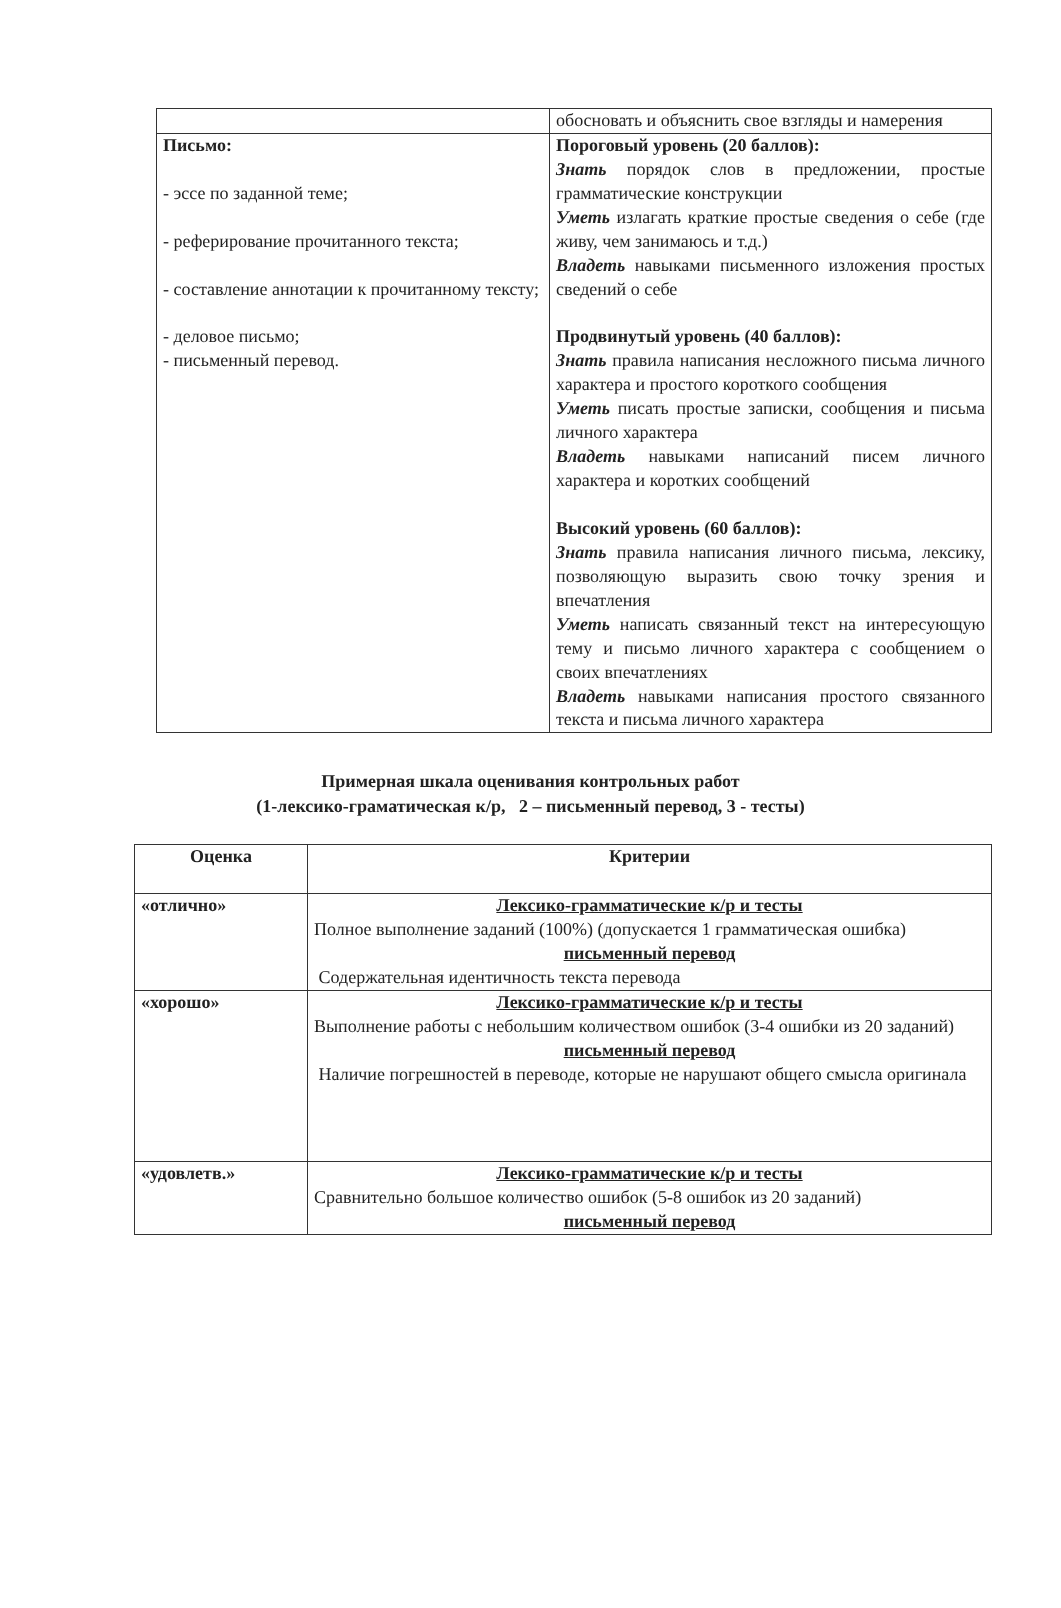| | обосновать и объяснить свое взгляды и намерения |
| Письмо: - эссе по заданной теме; - реферирование прочитанного текста; - составление аннотации к прочитанному тексту; - деловое письмо; - письменный перевод. | Пороговый уровень (20 баллов): Знать порядок слов в предложении, простые грамматические конструкции Уметь излагать краткие простые сведения о себе (где живу, чем занимаюсь и т.д.) Владеть навыками письменного изложения простых сведений о себе Продвинутый уровень (40 баллов): Знать правила написания несложного письма личного характера и простого короткого сообщения Уметь писать простые записки, сообщения и письма личного характера Владеть навыками написаний писем личного характера и коротких сообщений Высокий уровень (60 баллов): Знать правила написания личного письма, лексику, позволяющую выразить свою точку зрения и впечатления Уметь написать связанный текст на интересующую тему и письмо личного характера с сообщением о своих впечатлениях Владеть навыками написания простого связанного текста и письма личного характера |
Примерная шкала оценивания контрольных работ
(1-лексико-граматическая к/р, 2 – письменный перевод, 3 - тесты)
| Оценка | Критерии |
| --- | --- |
| «отлично» | Лексико-грамматические к/р и тесты Полное выполнение заданий (100%) (допускается 1 грамматическая ошибка) письменный перевод Содержательная идентичность текста перевода |
| «хорошо» | Лексико-грамматические к/р и тесты Выполнение работы с небольшим количеством ошибок (3-4 ошибки из 20 заданий) письменный перевод Наличие погрешностей в переводе, которые не нарушают общего смысла оригинала |
| «удовлетв.» | Лексико-грамматические к/р и тесты Сравнительно большое количество ошибок (5-8 ошибок из 20 заданий) письменный перевод |